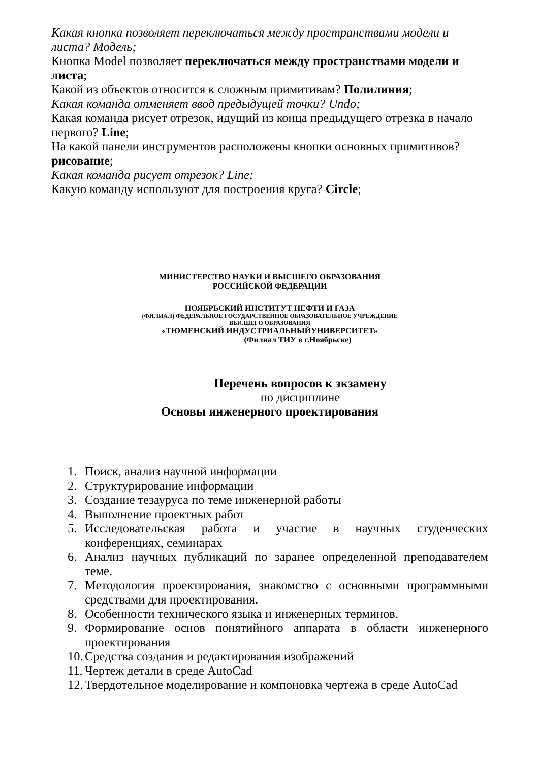Какая кнопка позволяет переключаться между пространствами модели и листа? Модель;
Кнопка Model позволяет переключаться между пространствами модели и листа;
Какой из объектов относится к сложным примитивам? Полилиния;
Какая команда отменяет ввод предыдущей точки? Undo;
Какая команда рисует отрезок, идущий из конца предыдущего отрезка в начало первого? Line;
На какой панели инструментов расположены кнопки основных примитивов? рисование;
Какая команда рисует отрезок? Line;
Какую команду используют для построения круга? Circle;
МИНИСТЕРСТВО НАУКИ И ВЫСШЕГО ОБРАЗОВАНИЯ
РОССИЙСКОЙ ФЕДЕРАЦИИ
НОЯБРЬСКИЙ ИНСТИТУТ НЕФТИ И ГАЗА
(ФИЛИАЛ) ФЕДЕРАЛЬНОЕ ГОСУДАРСТВЕННОЕ ОБРАЗОВАТЕЛЬНОЕ УЧРЕЖДЕНИЕ
ВЫСШЕГО ОБРАЗОВАНИЯ
«ТЮМЕНСКИЙ ИНДУСТРИАЛЬНЫЙУНИВЕРСИТЕТ»
(Филиал ТИУ в г.Ноябрьске)
Перечень вопросов к экзамену
по дисциплине
Основы инженерного проектирования
1. Поиск, анализ научной информации
2. Структурирование информации
3. Создание тезауруса по теме инженерной работы
4. Выполнение проектных работ
5. Исследовательская работа и участие в научных студенческих конференциях, семинарах
6. Анализ научных публикаций по заранее определенной преподавателем теме.
7. Методология проектирования, знакомство с основными программными средствами для проектирования.
8. Особенности технического языка и инженерных терминов.
9. Формирование основ понятийного аппарата в области инженерного проектирования
10. Средства создания и редактирования изображений
11. Чертеж детали в среде AutoCad
12. Твердотельное моделирование и компоновка чертежа в среде AutoCad